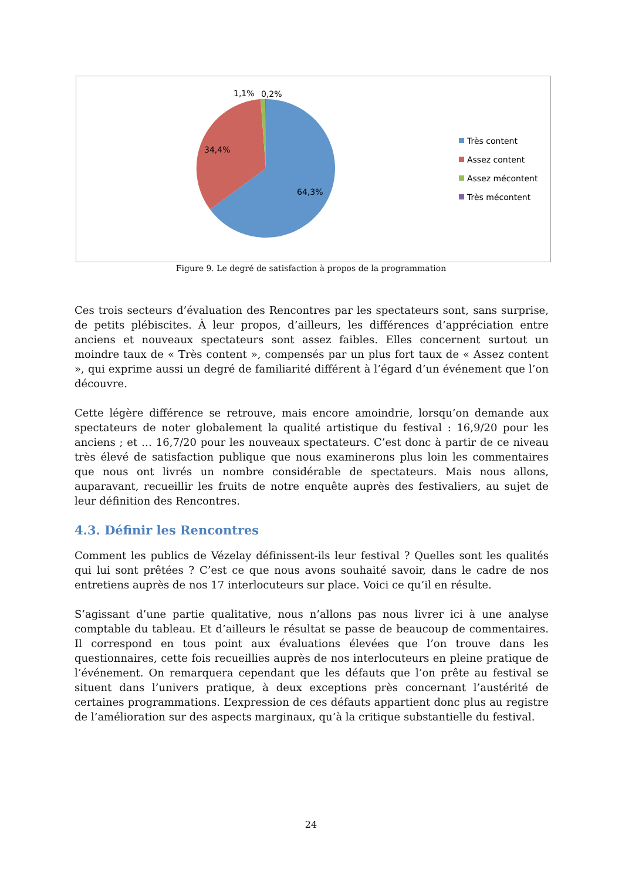1,1%
0,2%
34,4%
64,3%
Très content
Assez content
Assez mécontent
Très mécontent
Figure 9. Le degré de satisfaction à propos de la programmation
Ces trois secteurs d’évaluation des Rencontres par les spectateurs sont, sans surprise, de petits plébiscites. À leur propos, d’ailleurs, les différences d’appréciation entre anciens et nouveaux spectateurs sont assez faibles. Elles concernent surtout un moindre taux de « Très content », compensés par un plus fort taux de « Assez content », qui exprime aussi un degré de familiarité différent à l’égard d’un événement que l’on découvre.
Cette légère différence se retrouve, mais encore amoindrie, lorsqu’on demande aux spectateurs de noter globalement la qualité artistique du festival : 16,9/20 pour les anciens ; et … 16,7/20 pour les nouveaux spectateurs. C’est donc à partir de ce niveau très élevé de satisfaction publique que nous examinerons plus loin les commentaires que nous ont livrés un nombre considérable de spectateurs. Mais nous allons, auparavant, recueillir les fruits de notre enquête auprès des festivaliers, au sujet de leur définition des Rencontres.
4.3. Définir les Rencontres
Comment les publics de Vézelay définissent-ils leur festival ? Quelles sont les qualités qui lui sont prêtées ? C’est ce que nous avons souhaité savoir, dans le cadre de nos entretiens auprès de nos 17 interlocuteurs sur place. Voici ce qu’il en résulte.
S’agissant d’une partie qualitative, nous n’allons pas nous livrer ici à une analyse comptable du tableau. Et d’ailleurs le résultat se passe de beaucoup de commentaires. Il correspond en tous point aux évaluations élevées que l’on trouve dans les questionnaires, cette fois recueillies auprès de nos interlocuteurs en pleine pratique de l’événement. On remarquera cependant que les défauts que l’on prête au festival se situent dans l’univers pratique, à deux exceptions près concernant l’austérité de certaines programmations. L’expression de ces défauts appartient donc plus au registre de l’amélioration sur des aspects marginaux, qu’à la critique substantielle du festival.
24